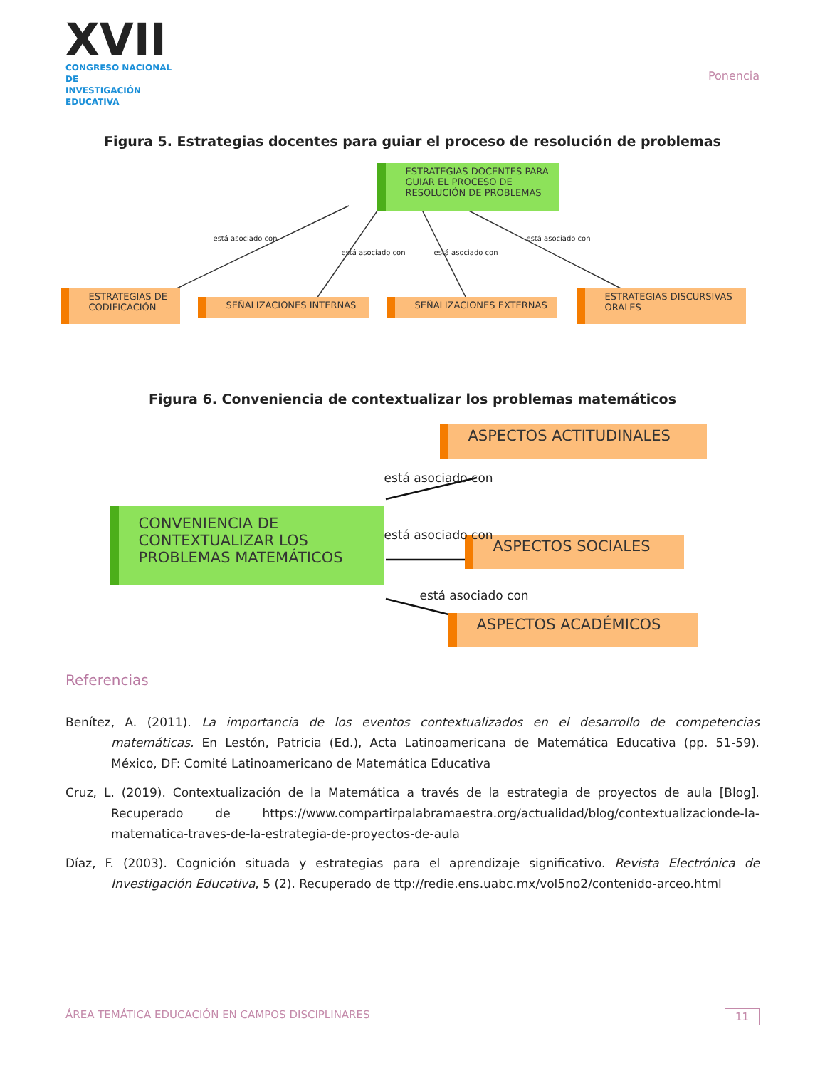XVII
CONGRESO NACIONAL DE
INVESTIGACIÓN EDUCATIVA
Ponencia
Figura 5. Estrategias docentes para guiar el proceso de resolución de problemas
ESTRATEGIAS DOCENTES PARA GUIAR EL PROCESO DE RESOLUCIÓN DE PROBLEMAS
ESTRATEGIAS DE CODIFICACIÓN
SEÑALIZACIONES INTERNAS SEÑALIZACIONES EXTERNAS
ESTRATEGIAS DISCURSIVAS ORALES
está asociado con
está asociado con está asociado con
está asociado con
Figura 6. Conveniencia de contextualizar los problemas matemáticos
CONVENIENCIA DE CONTEXTUALIZAR LOS PROBLEMAS MATEMÁTICOS
ASPECTOS ACTITUDINALES
ASPECTOS SOCIALES
ASPECTOS ACADÉMICOS
está asociado con
está asociado con
está asociado con
Referencias
Benítez, A. (2011). La importancia de los eventos contextualizados en el desarrollo de competencias matemáticas. En Lestón, Patricia (Ed.), Acta Latinoamericana de Matemática Educativa (pp. 51-59). México, DF: Comité Latinoamericano de Matemática Educativa
Cruz, L. (2019). Contextualización de la Matemática a través de la estrategia de proyectos de aula [Blog]. Recuperado de https://www.compartirpalabramaestra.org/actualidad/blog/contextualizacionde-la-matematica-traves-de-la-estrategia-de-proyectos-de-aula
Díaz, F. (2003). Cognición situada y estrategias para el aprendizaje significativo. Revista Electrónica de Investigación Educativa, 5 (2). Recuperado de ttp://redie.ens.uabc.mx/vol5no2/contenido-arceo.html
ÁREA TEMÁTICA EDUCACIÓN EN CAMPOS DISCIPLINARES 11